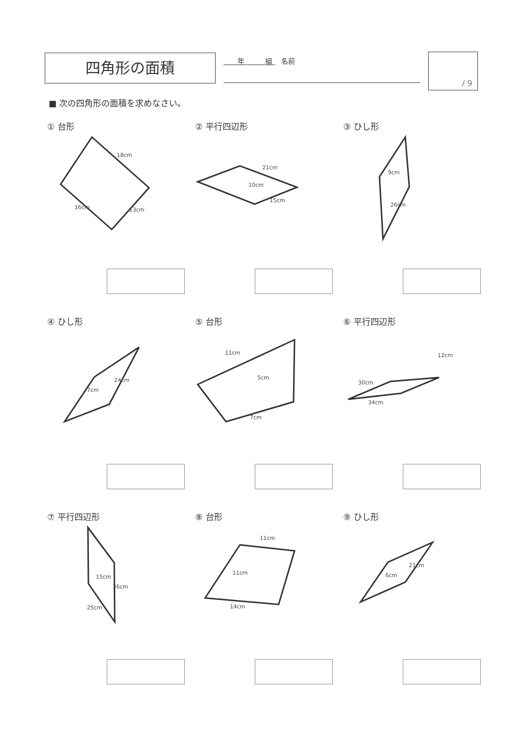四角形の面積 　　年　　　組　 名前 / 9
■ 次の四角形の面積を求めなさい。
① 台形
18cm
16cm
13cm
② 平行四辺形
21cm
10cm
15cm
③ ひし形
9cm
26cm
④ ひし形
24cm
7cm
⑤ 台形
11cm
5cm
7cm
⑥ 平行四辺形
12cm
30cm
34cm
⑦ 平行四辺形
15cm
36cm
25cm
⑧ 台形
11cm
11cm
14cm
⑨ ひし形
21cm
6cm